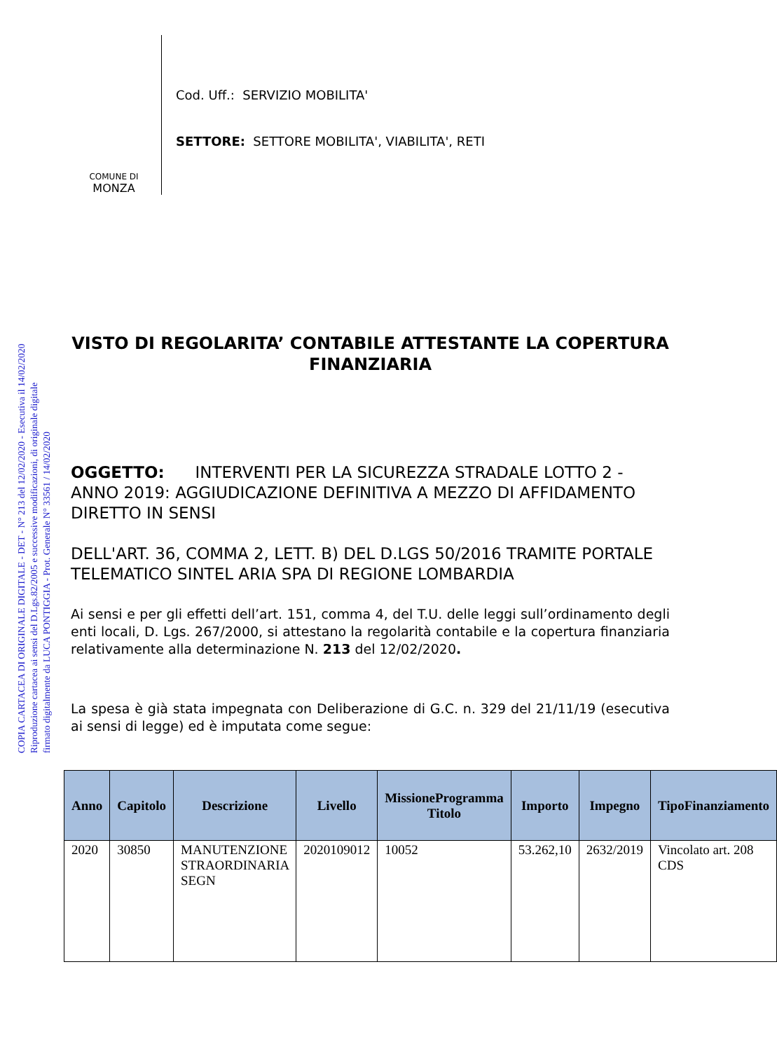COPIA CARTACEA DI ORIGINALE DIGITALE - DET - N° 213 del 12/02/2020 - Esecutiva il 14/02/2020
Riproduzione cartacea ai sensi del D.Lgs.82/2005 e successive modificazioni, di originale digitale
firmato digitalmente da LUCA PONTIGGIA - Prot. Generale N° 33561 / 14/02/2020
COMUNE DI
MONZA
Cod. Uff.: SERVIZIO MOBILITA'
SETTORE: SETTORE MOBILITA', VIABILITA', RETI
VISTO DI REGOLARITA’ CONTABILE ATTESTANTE LA COPERTURA FINANZIARIA
OGGETTO: INTERVENTI PER LA SICUREZZA STRADALE LOTTO 2 - ANNO 2019: AGGIUDICAZIONE DEFINITIVA A MEZZO DI AFFIDAMENTO DIRETTO IN SENSI
DELL'ART. 36, COMMA 2, LETT. B) DEL D.LGS 50/2016 TRAMITE PORTALE TELEMATICO SINTEL ARIA SPA DI REGIONE LOMBARDIA
Ai sensi e per gli effetti dell’art. 151, comma 4, del T.U. delle leggi sull’ordinamento degli enti locali, D. Lgs. 267/2000, si attestano la regolarità contabile e la copertura finanziaria relativamente alla determinazione N. 213 del 12/02/2020.
La spesa è già stata impegnata con Deliberazione di G.C. n. 329 del 21/11/19 (esecutiva ai sensi di legge) ed è imputata come segue:
| Anno | Capitolo | Descrizione | Livello | MissioneProgramma Titolo | Importo | Impegno | TipoFinanziamento |
| --- | --- | --- | --- | --- | --- | --- | --- |
| 2020 | 30850 | MANUTENZIONE STRAORDINARIA SEGN | 2020109012 | 10052 | 53.262,10 | 2632/2019 | Vincolato art. 208 CDS |